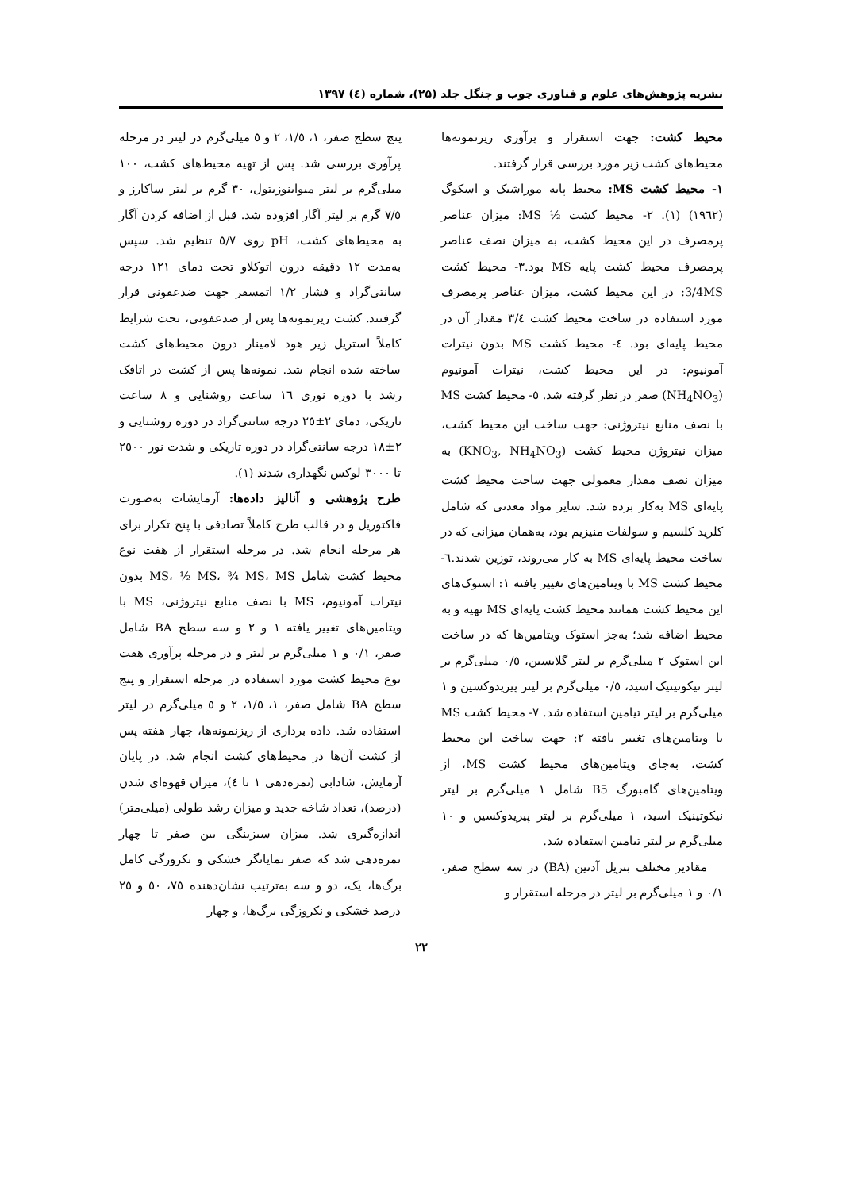نشریه پژوهش‌های علوم و فناوری چوب و جنگل جلد (۲۵)، شماره (٤) ۱۳۹۷
محیط کشت: جهت استقرار و پرآوری ریزنمونه‌ها محیط‌های کشت زیر مورد بررسی قرار گرفتند.
۱- محیط کشت MS: محیط پایه موراشیک و اسکوگ (۱۹٦۲) (۱). ۲- محیط کشت ½ MS: میزان عناصر پرمصرف در این محیط کشت، به میزان نصف عناصر پرمصرف محیط کشت پایه MS بود.۳- محیط کشت 3/4MS: در این محیط کشت، میزان عناصر پرمصرف مورد استفاده در ساخت محیط کشت ۳/٤ مقدار آن در محیط پایه‌ای بود. ٤- محیط کشت MS بدون نیترات آمونیوم: در این محیط کشت، نیترات آمونیوم (NH<sub>4</sub>NO<sub>3</sub>) صفر در نظر گرفته شد. ٥- محیط کشت MS با نصف منابع نیتروژنی: جهت ساخت این محیط کشت، میزان نیتروژن محیط کشت (KNO<sub>3</sub>, NH<sub>4</sub>NO<sub>3</sub>) به میزان نصف مقدار معمولی جهت ساخت محیط کشت پایه‌ای MS به‌کار برده شد. سایر مواد معدنی که شامل کلرید کلسیم و سولفات منیزیم بود، به‌همان میزانی که در ساخت محیط پایه‌ای MS به کار می‌روند، توزین شدند.٦- محیط کشت MS با ویتامین‌های تغییر یافته ۱: استوک‌های این محیط کشت همانند محیط کشت پایه‌ای MS تهیه و به محیط اضافه شد؛ به‌جز استوک ویتامین‌ها که در ساخت این استوک ۲ میلی‌گرم بر لیتر گلایسین، ۰/٥ میلی‌گرم بر لیتر نیکوتینیک اسید، ۰/٥ میلی‌گرم بر لیتر پیریدوکسین و ۱ میلی‌گرم بر لیتر تیامین استفاده شد. ۷- محیط کشت MS با ویتامین‌های تغییر یافته ۲: جهت ساخت این محیط کشت، به‌جای ویتامین‌های محیط کشت MS، از ویتامین‌های گامبورگ B5 شامل ۱ میلی‌گرم بر لیتر نیکوتینیک اسید، ۱ میلی‌گرم بر لیتر پیریدوکسین و ۱۰ میلی‌گرم بر لیتر تیامین استفاده شد.
مقادیر مختلف بنزیل آدنین (BA) در سه سطح صفر، ۰/۱ و ۱ میلی‌گرم بر لیتر در مرحله استقرار و
پنج سطح صفر، ۱، ۱/٥، ۲ و ٥ میلی‌گرم در لیتر در مرحله پرآوری بررسی شد. پس از تهیه محیط‌های کشت، ۱۰۰ میلی‌گرم بر لیتر میواینوزیتول، ۳۰ گرم بر لیتر ساکارز و ۷/٥ گرم بر لیتر آگار افزوده شد. قبل از اضافه کردن آگار به محیط‌های کشت، pH روی ٥/۷ تنظیم شد. سپس به‌مدت ۱۲ دقیقه درون اتوکلاو تحت دمای ۱۲۱ درجه سانتی‌گراد و فشار ۱/۲ اتمسفر جهت ضدعفونی قرار گرفتند. کشت ریزنمونه‌ها پس از ضدعفونی، تحت شرایط کاملاً استریل زیر هود لامینار درون محیط‌های کشت ساخته شده انجام شد. نمونه‌ها پس از کشت در اتاقک رشد با دوره نوری ۱٦ ساعت روشنایی و ۸ ساعت تاریکی، دمای ۲±۲٥ درجه سانتی‌گراد در دوره روشنایی و ۲±۱۸ درجه سانتی‌گراد در دوره تاریکی و شدت نور ۲٥۰۰ تا ۳۰۰۰ لوکس نگهداری شدند (۱).
طرح پژوهشی و آنالیز داده‌ها: آزمایشات به‌صورت فاکتوریل و در قالب طرح کاملاً تصادفی با پنج تکرار برای هر مرحله انجام شد. در مرحله استقرار از هفت نوع محیط کشت شامل MS، ½ MS، ¾ MS، MS بدون نیترات آمونیوم، MS با نصف منابع نیتروژنی، MS با ویتامین‌های تغییر یافته ۱ و ۲ و سه سطح BA شامل صفر، ۰/۱ و ۱ میلی‌گرم بر لیتر و در مرحله پرآوری هفت نوع محیط کشت مورد استفاده در مرحله استقرار و پنج سطح BA شامل صفر، ۱، ۱/٥، ۲ و ٥ میلی‌گرم در لیتر استفاده شد. داده برداری از ریزنمونه‌ها، چهار هفته پس از کشت آن‌ها در محیط‌های کشت انجام شد. در پایان آزمایش، شادابی (نمره‌دهی ۱ تا ٤)، میزان قهوه‌ای شدن (درصد)، تعداد شاخه جدید و میزان رشد طولی (میلی‌متر) اندازه‌گیری شد. میزان سبزینگی بین صفر تا چهار نمره‌دهی شد که صفر نمایانگر خشکی و نکروزگی کامل برگ‌ها، یک، دو و سه به‌ترتیب نشان‌دهنده ۷٥، ٥۰ و ۲٥ درصد خشکی و نکروزگی برگ‌ها، و چهار
۲۲